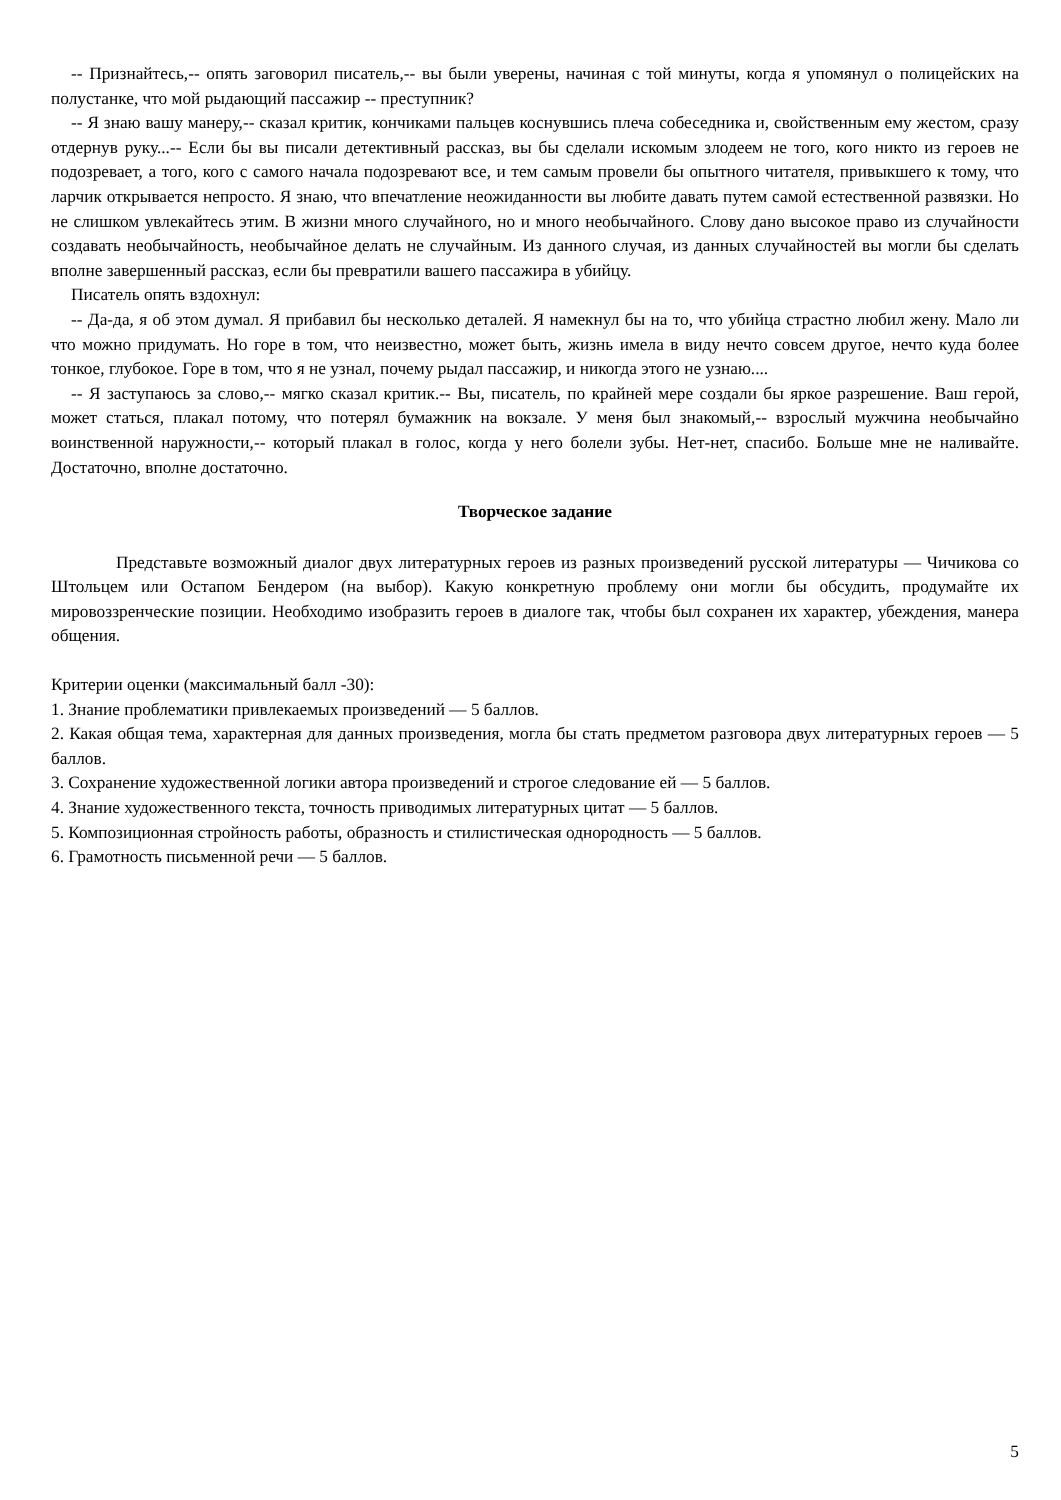-- Признайтесь,-- опять заговорил писатель,-- вы были уверены, начиная с той минуты, когда я упомянул о полицейских на полустанке, что мой рыдающий пассажир -- преступник?
-- Я знаю вашу манеру,-- сказал критик, кончиками пальцев коснувшись плеча собеседника и, свойственным ему жестом, сразу отдернув руку...-- Если бы вы писали детективный рассказ, вы бы сделали искомым злодеем не того, кого никто из героев не подозревает, а того, кого с самого начала подозревают все, и тем самым провели бы опытного читателя, привыкшего к тому, что ларчик открывается непросто. Я знаю, что впечатление неожиданности вы любите давать путем самой естественной развязки. Но не слишком увлекайтесь этим. В жизни много случайного, но и много необычайного. Слову дано высокое право из случайности создавать необычайность, необычайное делать не случайным. Из данного случая, из данных случайностей вы могли бы сделать вполне завершенный рассказ, если бы превратили вашего пассажира в убийцу.
Писатель опять вздохнул:
-- Да-да, я об этом думал. Я прибавил бы несколько деталей. Я намекнул бы на то, что убийца страстно любил жену. Мало ли что можно придумать. Но горе в том, что неизвестно, может быть, жизнь имела в виду нечто совсем другое, нечто куда более тонкое, глубокое. Горе в том, что я не узнал, почему рыдал пассажир, и никогда этого не узнаю....
-- Я заступаюсь за слово,-- мягко сказал критик.-- Вы, писатель, по крайней мере создали бы яркое разрешение. Ваш герой, может статься, плакал потому, что потерял бумажник на вокзале. У меня был знакомый,-- взрослый мужчина необычайно воинственной наружности,-- который плакал в голос, когда у него болели зубы. Нет-нет, спасибо. Больше мне не наливайте. Достаточно, вполне достаточно.
Творческое задание
Представьте возможный диалог двух литературных героев из разных произведений русской литературы — Чичикова со Штольцем или Остапом Бендером (на выбор). Какую конкретную проблему они могли бы обсудить, продумайте их мировоззренческие позиции. Необходимо изобразить героев в диалоге так, чтобы был сохранен их характер, убеждения, манера общения.
Критерии оценки (максимальный балл -30):
1. Знание проблематики привлекаемых произведений — 5 баллов.
2. Какая общая тема, характерная для данных произведения, могла бы стать предметом разговора двух литературных героев — 5 баллов.
3. Сохранение художественной логики автора произведений и строгое следование ей — 5 баллов.
4. Знание художественного текста, точность приводимых литературных цитат — 5 баллов.
5. Композиционная стройность работы, образность и стилистическая однородность — 5 баллов.
6. Грамотность письменной речи — 5 баллов.
5